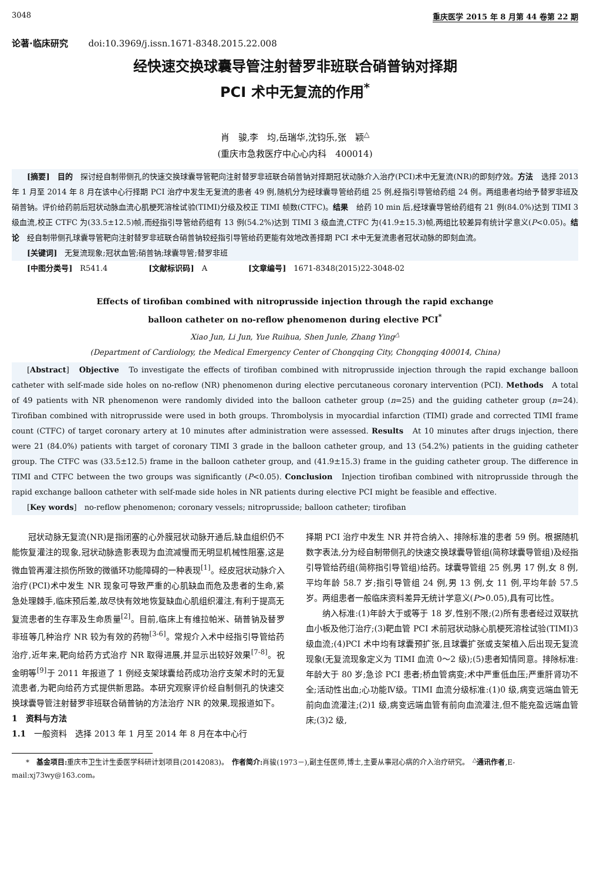3048 重庆医学 2015 年 8 月第 44 卷第 22 期
论著·临床研究 doi:10.3969/j.issn.1671-8348.2015.22.008
经快速交换球囊导管注射替罗非班联合硝普钠对择期
PCI 术中无复流的作用<sup>*</sup>
肖　骏,李　均,岳瑞华,沈钧乐,张　颖<sup>△</sup>
(重庆市急救医疗中心心内科　400014)
[摘要]　目的　探讨经自制带侧孔的快速交换球囊导管靶向注射替罗非班联合硝普钠对择期冠状动脉介入治疗(PCI)术中无复流(NR)的即刻疗效。方法　选择 2013 年 1 月至 2014 年 8 月在该中心行择期 PCI 治疗中发生无复流的患者 49 例,随机分为经球囊导管给药组 25 例,经指引导管给药组 24 例。两组患者均给予替罗非班及硝普钠。评价给药前后冠状动脉血流心肌梗死溶栓试验(TIMI)分级及校正 TIMI 帧数(CTFC)。结果　给药 10 min 后,经球囊导管给药组有 21 例(84.0%)达到 TIMI 3 级血流,校正 CTFC 为(33.5±12.5)帧,而经指引导管给药组有 13 例(54.2%)达到 TIMI 3 级血流,CTFC 为(41.9±15.3)帧,两组比较差异有统计学意义(P<0.05)。结论　经自制带侧孔球囊导管靶向注射替罗非班联合硝普钠较经指引导管给药更能有效地改善择期 PCI 术中无复流患者冠状动脉的即刻血流。
[关键词]　无复流现象;冠状血管;硝普钠;球囊导管;替罗非班
[中图分类号]　R541.4 [文献标识码]　A [文章编号]　1671-8348(2015)22-3048-02
Effects of tirofiban combined with nitroprusside injection through the rapid exchange
balloon catheter on no-reflow phenomenon during elective PCI<sup>*</sup>
Xiao Jun, Li Jun, Yue Ruihua, Shen Junle, Zhang Ying<sup>△</sup>
(Department of Cardiology, the Medical Emergency Center of Chongqing City, Chongqing 400014, China)
[Abstract]　Objective　To investigate the effects of tirofiban combined with nitroprusside injection through the rapid exchange balloon catheter with self-made side holes on no-reflow (NR) phenomenon during elective percutaneous coronary intervention (PCI). Methods　A total of 49 patients with NR phenomenon were randomly divided into the balloon catheter group (n=25) and the guiding catheter group (n=24). Tirofiban combined with nitroprusside were used in both groups. Thrombolysis in myocardial infarction (TIMI) grade and corrected TIMI frame count (CTFC) of target coronary artery at 10 minutes after administration were assessed. Results　At 10 minutes after drugs injection, there were 21 (84.0%) patients with target of coronary TIMI 3 grade in the balloon catheter group, and 13 (54.2%) patients in the guiding catheter group. The CTFC was (33.5±12.5) frame in the balloon catheter group, and (41.9±15.3) frame in the guiding catheter group. The difference in TIMI and CTFC between the two groups was significantly (P<0.05). Conclusion　Injection tirofiban combined with nitroprusside through the rapid exchange balloon catheter with self-made side holes in NR patients during elective PCI might be feasible and effective.
[Key words]　no-reflow phenomenon; coronary vessels; nitroprusside; balloon catheter; tirofiban
冠状动脉无复流(NR)是指闭塞的心外膜冠状动脉开通后,缺血组织仍不能恢复灌注的现象,冠状动脉造影表现为血流减慢而无明显机械性阻塞,这是微血管再灌注损伤所致的微循环功能障碍的一种表现<sup>[1]</sup>。经皮冠状动脉介入治疗(PCI)术中发生 NR 现象可导致严重的心肌缺血而危及患者的生命,紧急处理棘手,临床预后差,故尽快有效地恢复缺血心肌组织灌注,有利于提高无复流患者的生存率及生命质量<sup>[2]</sup>。目前,临床上有维拉帕米、硝普钠及替罗非班等几种治疗 NR 较为有效的药物<sup>[3-6]</sup>。常规介入术中经指引导管给药治疗,近年来,靶向给药方式治疗 NR 取得进展,并显示出较好效果<sup>[7-8]</sup>。祝金明等<sup>[9]</sup>于 2011 年报道了 1 例经支架球囊给药成功治疗支架术时的无复流患者,为靶向给药方式提供新思路。本研究观察评价经自制侧孔的快速交换球囊导管注射替罗非班联合硝普钠的方法治疗 NR 的效果,现报道如下。
1　资料与方法
1.1　一般资料　选择 2013 年 1 月至 2014 年 8 月在本中心行
择期 PCI 治疗中发生 NR 并符合纳入、排除标准的患者 59 例。根据随机数字表法,分为经自制带侧孔的快速交换球囊导管组(简称球囊导管组)及经指引导管给药组(简称指引导管组)给药。球囊导管组 25 例,男 17 例,女 8 例,平均年龄 58.7 岁;指引导管组 24 例,男 13 例,女 11 例,平均年龄 57.5 岁。两组患者一般临床资料差异无统计学意义(P>0.05),具有可比性。
纳入标准:(1)年龄大于或等于 18 岁,性别不限;(2)所有患者经过双联抗血小板及他汀治疗;(3)靶血管 PCI 术前冠状动脉心肌梗死溶栓试验(TIMI)3 级血流;(4)PCI 术中均有球囊预扩张,且球囊扩张或支架植入后出现无复流现象(无复流现象定义为 TIMI 血流 0～2 级);(5)患者知情同意。排除标准:年龄大于 80 岁;急诊 PCI 患者;桥血管病变;术中严重低血压;严重肝肾功不全;活动性出血;心功能Ⅳ级。TIMI 血流分级标准:(1)0 级,病变远端血管无前向血流灌注;(2)1 级,病变远端血管有前向血流灌注,但不能充盈远端血管床;(3)2 级,
*　基金项目: 重庆市卫生计生委医学科研计划项目(20142083)。　作者简介: 肖骏(1973－),副主任医师,博士,主要从事冠心病的介入治疗研究。　<sup>△</sup>通讯作者,E-mail:xj73wy@163.com。